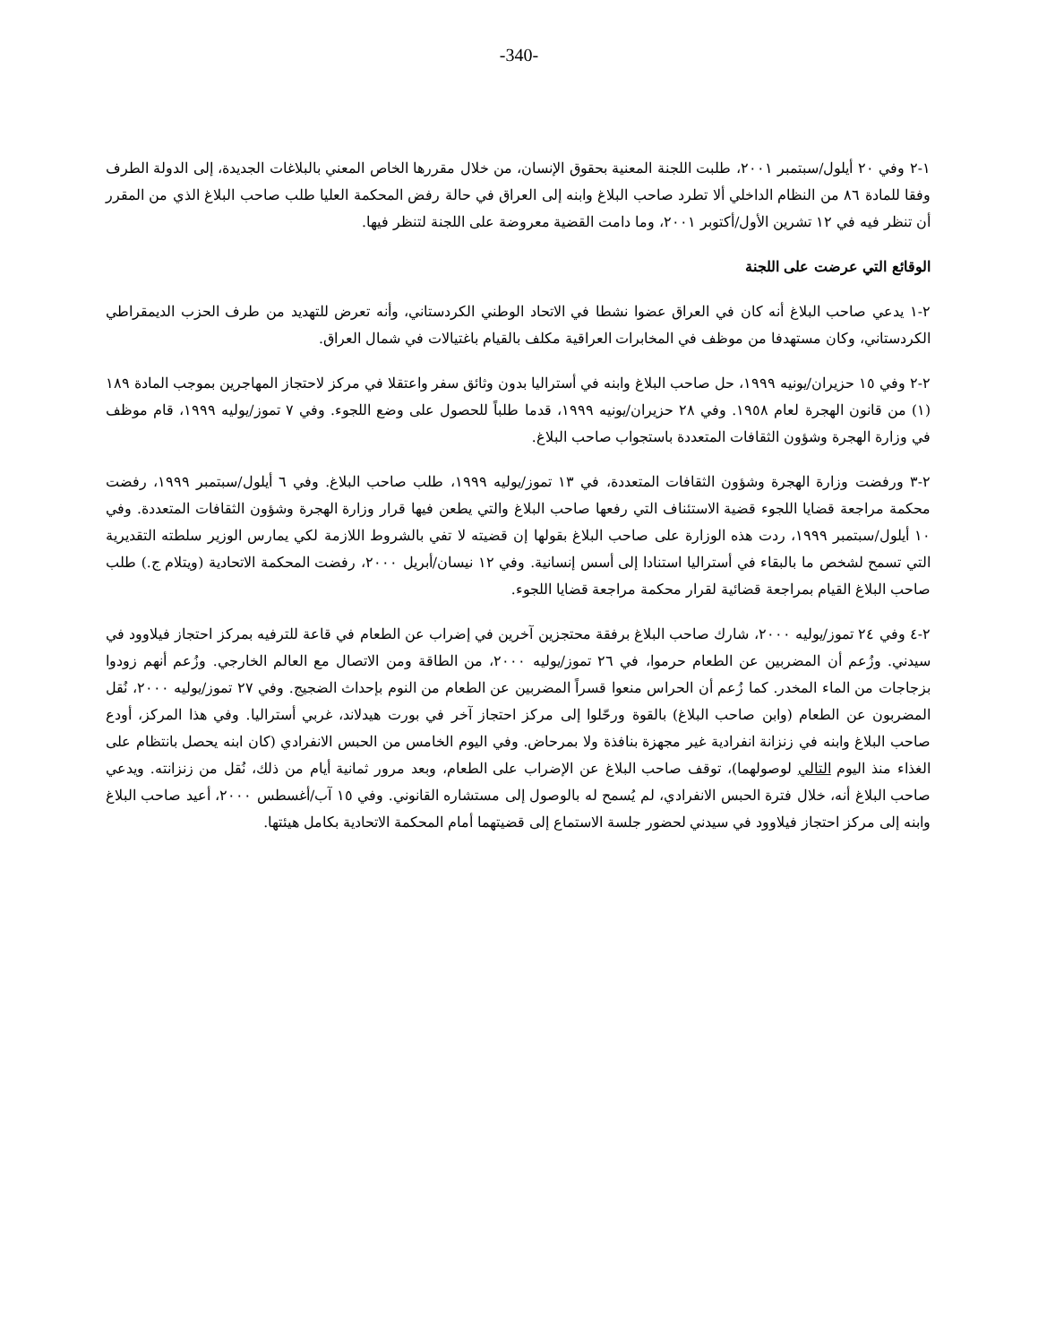-340-
١-٢ وفي ٢٠ أيلول/سبتمبر ٢٠٠١، طلبت اللجنة المعنية بحقوق الإنسان، من خلال مقررها الخاص المعني بالبلاغات الجديدة، إلى الدولة الطرف وفقا للمادة ٨٦ من النظام الداخلي ألا تطرد صاحب البلاغ وابنه إلى العراق في حالة رفض المحكمة العليا طلب صاحب البلاغ الذي من المقرر أن تنظر فيه في ١٢ تشرين الأول/أكتوبر ٢٠٠١، وما دامت القضية معروضة على اللجنة لتنظر فيها.
الوقائع التي عرضت على اللجنة
٢-١ يدعي صاحب البلاغ أنه كان في العراق عضوا نشطا في الاتحاد الوطني الكردستاني، وأنه تعرض للتهديد من طرف الحزب الديمقراطي الكردستاني، وكان مستهدفا من موظف في المخابرات العراقية مكلف بالقيام باغتيالات في شمال العراق.
٢-٢ وفي ١٥ حزيران/يونيه ١٩٩٩، حل صاحب البلاغ وابنه في أستراليا بدون وثائق سفر واعتقلا في مركز لاحتجاز المهاجرين بموجب المادة ١٨٩ (١) من قانون الهجرة لعام ١٩٥٨. وفي ٢٨ حزيران/يونيه ١٩٩٩، قدما طلباً للحصول على وضع اللجوء. وفي ٧ تموز/يوليه ١٩٩٩، قام موظف في وزارة الهجرة وشؤون الثقافات المتعددة باستجواب صاحب البلاغ.
٢-٣ ورفضت وزارة الهجرة وشؤون الثقافات المتعددة، في ١٣ تموز/يوليه ١٩٩٩، طلب صاحب البلاغ. وفي ٦ أيلول/سبتمبر ١٩٩٩، رفضت محكمة مراجعة قضايا اللجوء قضية الاستئناف التي رفعها صاحب البلاغ والتي يطعن فيها قرار وزارة الهجرة وشؤون الثقافات المتعددة. وفي ١٠ أيلول/سبتمبر ١٩٩٩، ردت هذه الوزارة على صاحب البلاغ بقولها إن قضيته لا تفي بالشروط اللازمة لكي يمارس الوزير سلطته التقديرية التي تسمح لشخص ما بالبقاء في أستراليا استنادا إلى أسس إنسانية. وفي ١٢ نيسان/أبريل ٢٠٠٠، رفضت المحكمة الاتحادية (ويتلام ج.) طلب صاحب البلاغ القيام بمراجعة قضائية لقرار محكمة مراجعة قضايا اللجوء.
٢-٤ وفي ٢٤ تموز/يوليه ٢٠٠٠، شارك صاحب البلاغ برفقة محتجزين آخرين في إضراب عن الطعام في قاعة للترفيه بمركز احتجاز فيلاوود في سيدني. وزُعم أن المضربين عن الطعام حرموا، في ٢٦ تموز/يوليه ٢٠٠٠، من الطاقة ومن الاتصال مع العالم الخارجي. وزُعم أنهم زودوا بزجاجات من الماء المخدر. كما زُعم أن الحراس منعوا قسراً المضربين عن الطعام من النوم بإحداث الضجيج. وفي ٢٧ تموز/يوليه ٢٠٠٠، نُقل المضربون عن الطعام (وابن صاحب البلاغ) بالقوة ورحّلوا إلى مركز احتجاز آخر في بورت هيدلاند، غربي أستراليا. وفي هذا المركز، أودع صاحب البلاغ وابنه في زنزانة انفرادية غير مجهزة بنافذة ولا بمرحاض. وفي اليوم الخامس من الحبس الانفرادي (كان ابنه يحصل بانتظام على الغذاء منذ اليوم التالي لوصولهما)، توقف صاحب البلاغ عن الإضراب على الطعام، وبعد مرور ثمانية أيام من ذلك، نُقل من زنزانته. ويدعي صاحب البلاغ أنه، خلال فترة الحبس الانفرادي، لم يُسمح له بالوصول إلى مستشاره القانوني. وفي ١٥ آب/أغسطس ٢٠٠٠، أعيد صاحب البلاغ وابنه إلى مركز احتجاز فيلاوود في سيدني لحضور جلسة الاستماع إلى قضيتهما أمام المحكمة الاتحادية بكامل هيئتها.